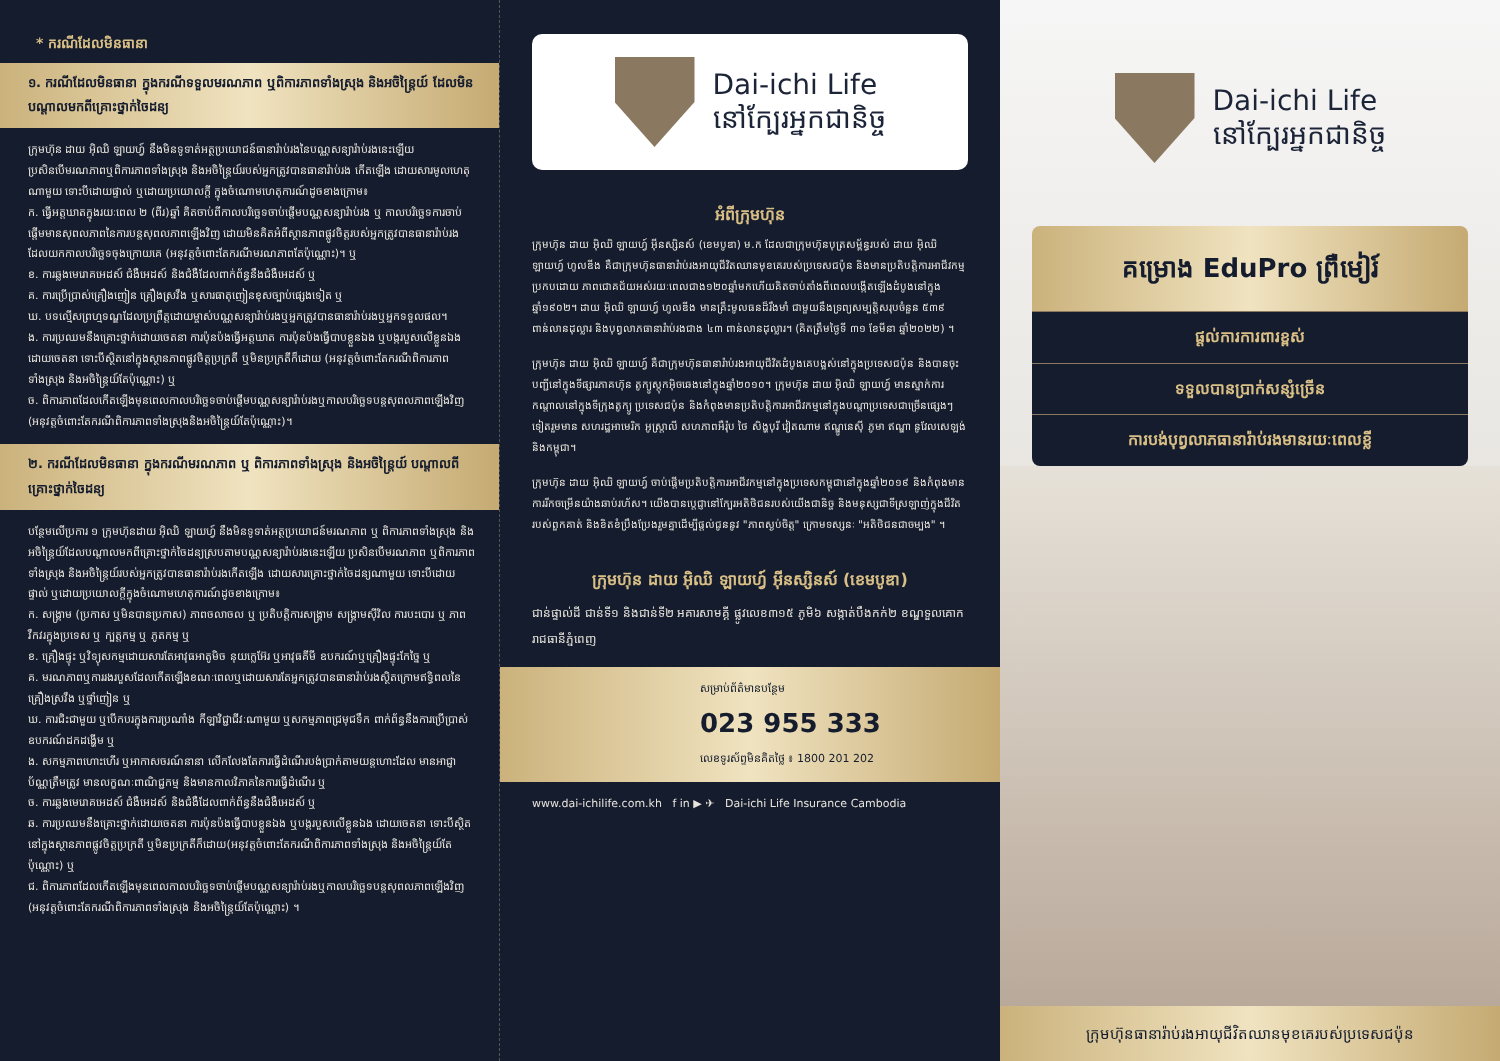* ករណីដែលមិនធានា
១. ករណីដែលមិនធានា ក្នុងករណីទទួលមរណភាព ឬពិការភាពទាំងស្រុង និងអចិន្ត្រៃយ៍ ដែលមិនបណ្តាលមកពីគ្រោះថ្នាក់ចៃដន្យ
ក្រុមហ៊ុន ដាយ អ៊ិឈិ ឡាយហ្វ៍ នឹងមិនទូទាត់អត្ថប្រយោជន៍ធានារ៉ាប់រងនៃបណ្ណសន្យារ៉ាប់រងនេះឡើយ ប្រសិនបើមរណភាពឬពិការភាពទាំងស្រុង និងអចិន្ត្រៃយ៍របស់អ្នកត្រូវបានធានារ៉ាប់រង កើតឡើង ដោយសារមូលហេតុណាមួយ ទោះបីដោយផ្ទាល់ ឬដោយប្រយោលក្តី ក្នុងចំណោមហេតុការណ៍ដូចខាងក្រោម៖
ក. ធ្វើអត្តឃាតក្នុងរយៈពេល ២ (ពីរ)ឆ្នាំ គិតចាប់ពីកាលបរិច្ឆេទចាប់ផ្តើមបណ្ណសន្យារ៉ាប់រង ឬ កាលបរិច្ឆេទការចាប់ផ្តើមមានសុពលភាពនៃការបន្តសុពលភាពឡើងវិញ ដោយមិនគិតអំពីស្ថានភាពផ្លូវចិត្តរបស់អ្នកត្រូវបានធានារ៉ាប់រង ដែលយកកាលបរិច្ឆេទចុងក្រោយគេ (អនុវត្តចំពោះតែករណីមរណភាពតែប៉ុណ្ណោះ)។ ឬ
ខ. ការឆ្លងមេរោគអេដស៍ ជំងឺអេដស៍ និងជំងឺដែលពាក់ព័ន្ធនឹងជំងឺអេដស៍ ឬ
គ. ការប្រើប្រាស់គ្រឿងញៀន គ្រឿងស្រវឹង ឬសារធាតុញៀនខុសច្បាប់ផ្សេងទៀត ឬ
ឃ. បទល្មើសព្រហ្មទណ្ឌដែលប្រព្រឹត្តដោយម្ចាស់បណ្ណសន្យារ៉ាប់រងឬអ្នកត្រូវបានធានារ៉ាប់រងឬអ្នកទទួលផល។
ង. ការប្រឈមនឹងគ្រោះថ្នាក់ដោយចេតនា ការប៉ុនប៉ងធ្វើអត្តឃាត ការប៉ុនប៉ងធ្វើបាបខ្លួនឯង ឬបង្ករបួសលើខ្លួនឯងដោយចេតនា ទោះបីស្ថិតនៅក្នុងស្ថានភាពផ្លូវចិត្តប្រក្រតី ឬមិនប្រក្រតីក៏ដោយ (អនុវត្តចំពោះតែករណីពិការភាពទាំងស្រុង និងអចិន្ត្រៃយ៍តែប៉ុណ្ណោះ) ឬ
ច. ពិការភាពដែលកើតឡើងមុនពេលកាលបរិច្ឆេទចាប់ផ្តើមបណ្ណសន្យារ៉ាប់រងឬកាលបរិច្ឆេទបន្តសុពលភាពឡើងវិញ (អនុវត្តចំពោះតែករណីពិការភាពទាំងស្រុងនិងអចិន្ត្រៃយ៍តែប៉ុណ្ណោះ)។
២. ករណីដែលមិនធានា ក្នុងករណីមរណភាព ឬ ពិការភាពទាំងស្រុង និងអចិន្ត្រៃយ៍ បណ្តាលពីគ្រោះថ្នាក់ចៃដន្យ
បន្ថែមលើប្រការ ១ ក្រុមហ៊ុនដាយ អ៊ិឈិ ឡាយហ្វ៍ នឹងមិនទូទាត់អត្ថប្រយោជន៍មរណភាព ឬ ពិការភាពទាំងស្រុង និងអចិន្ត្រៃយ៍ដែលបណ្តាលមកពីគ្រោះថ្នាក់ចៃដន្យស្របតាមបណ្ណសន្យារ៉ាប់រងនេះឡើយ ប្រសិនបើមរណភាព ឬពិការភាពទាំងស្រុង និងអចិន្ត្រៃយ៍របស់អ្នកត្រូវបានធានារ៉ាប់រងកើតឡើង ដោយសារគ្រោះថ្នាក់ចៃដន្យណាមួយ ទោះបីដោយផ្ទាល់ ឬដោយប្រយោលក្តីក្នុងចំណោមហេតុការណ៍ដូចខាងក្រោម៖
ក. សង្គ្រាម (ប្រកាស ឬមិនបានប្រកាស) ភាពចលាចល ឬ ប្រតិបត្តិការសង្គ្រាម សង្គ្រាមស៊ីវិល ការបះបោរ ឬ ភាពវឹកវរក្នុងប្រទេស ឬ ក្បត្តកម្ម ឬ ភូតកម្ម ឬ
ខ. គ្រឿងផ្ទុះ ឬវិទ្យុសកម្មដោយសារតែអាវុធអាតូមិច នុយក្លេអ៊ែរ ឬអាវុធគីមី ឧបករណ៍ឬគ្រឿងផ្ទុះកែច្នៃ ឬ
គ. មរណភាពឬការរងរបួសដែលកើតឡើងខណៈពេលឬដោយសារតែអ្នកត្រូវបានធានារ៉ាប់រងស្ថិតក្រោមឥទ្ធិពលនៃគ្រឿងស្រវឹង ឬថ្នាំញៀន ឬ
ឃ. ការជិះជាមួយ ឬបើកបរក្នុងការប្រណាំង កីឡាវិជ្ជាជីវៈណាមួយ ឬសកម្មភាពជ្រមុជទឹក ពាក់ព័ន្ធនឹងការប្រើប្រាស់ឧបករណ៍ដកដង្ហើម ឬ
ង. សកម្មភាពហោះហើរ ឬអាកាសចរណ៍នានា លើកលែងតែការធ្វើដំណើរបង់ប្រាក់តាមយន្តហោះដែល មានអាជ្ញាប័ណ្ណត្រឹមត្រូវ មានលក្ខណៈពាណិជ្ជកម្ម និងមានកាលវិភាគនៃការធ្វើដំណើរ ឬ
ច. ការឆ្លងមេរោគអេដស៍ ជំងឺអេដស៍ និងជំងឺដែលពាក់ព័ន្ធនឹងជំងឺអេដស៍ ឬ
ឆ. ការប្រឈមនឹងគ្រោះថ្នាក់ដោយចេតនា ការប៉ុនប៉ងធ្វើបាបខ្លួនឯង ឬបង្ករបួសលើខ្លួនឯង ដោយចេតនា ទោះបីស្ថិតនៅក្នុងស្ថានភាពផ្លូវចិត្តប្រក្រតី ឬមិនប្រក្រតីក៏ដោយ(អនុវត្តចំពោះតែករណីពិការភាពទាំងស្រុង និងអចិន្ត្រៃយ៍តែប៉ុណ្ណោះ) ឬ
ជ. ពិការភាពដែលកើតឡើងមុនពេលកាលបរិច្ឆេទចាប់ផ្តើមបណ្ណសន្យារ៉ាប់រងឬកាលបរិច្ឆេទបន្តសុពលភាពឡើងវិញ (អនុវត្តចំពោះតែករណីពិការភាពទាំងស្រុង និងអចិន្ត្រៃយ៍តែប៉ុណ្ណោះ) ។
Dai-ichi Life
នៅក្បែរអ្នកជានិច្ច
អំពីក្រុមហ៊ុន
ក្រុមហ៊ុន ដាយ អ៊ិឈិ ឡាយហ្វ៍ អ៊ីនស្សិនស៍ (ខេមបូឌា) ម.ក ដែលជាក្រុមហ៊ុនបុត្រសម្ព័ន្ធរបស់ ដាយ អ៊ិឈិ ឡាយហ្វ៍ ហូលឌីង គឺជាក្រុមហ៊ុនធានារ៉ាប់រងអាយុជីវិតឈានមុខគេរបស់ប្រទេសជប៉ុន និងមានប្រតិបត្តិការអាជីវកម្មប្រកបដោយ ភាពជោគជ័យអស់រយៈពេលជាង១២០ឆ្នាំមកហើយគិតចាប់តាំងពីពេលបង្កើតឡើងដំបូងនៅក្នុងឆ្នាំ១៩០២។ ដាយ អ៊ិឈិ ឡាយហ្វ៍ ហូលឌីង មានគ្រឹះមូលធនដ៏រឹងមាំ ជាមួយនឹងទ្រព្យសម្បត្តិសរុបចំនួន ៥៣៩ ពាន់លានដុល្លារ និងបុព្វលាភធានារ៉ាប់រងជាង ៤៣ ពាន់លានដុល្លារ។ (គិតត្រឹមថ្ងៃទី ៣១ ខែមីនា ឆ្នាំ២០២២) ។
ក្រុមហ៊ុន ដាយ អ៊ិឈិ ឡាយហ្វ៍ គឺជាក្រុមហ៊ុនធានារ៉ាប់រងអាយុជីវិតដំបូងគេបង្អស់នៅក្នុងប្រទេសជប៉ុន និងបានចុះបញ្ជីនៅក្នុងទីផ្សារភាគហ៊ុន តូក្យូស្តុកអ៊ិចឆេងនៅក្នុងឆ្នាំ២០១០។ ក្រុមហ៊ុន ដាយ អ៊ិឈិ ឡាយហ្វ៍ មានស្នាក់ការកណ្តាលនៅក្នុងទីក្រុងតូក្យូ ប្រទេសជប៉ុន និងកំពុងមានប្រតិបត្តិការអាជីវកម្មនៅក្នុងបណ្តាប្រទេសជាច្រើនផ្សេងៗទៀតរួមមាន សហរដ្ឋអាមេរិក អូស្ត្រាលី សហភាពអឺរ៉ុប ថៃ សិង្ហបុរី វៀតណាម ឥណ្ឌូនេស៊ី ភូមា ឥណ្ឌា នូវែលសេឡង់ និងកម្ពុជា។
ក្រុមហ៊ុន ដាយ អ៊ិឈិ ឡាយហ្វ៍ ចាប់ផ្តើមប្រតិបត្តិការអាជីវកម្មនៅក្នុងប្រទេសកម្ពុជានៅក្នុងឆ្នាំ២០១៩ និងកំពុងមានការរីកចម្រើនយ៉ាងឆាប់រហ័ស។ យើងបានប្តេជ្ញានៅក្បែរអតិថិជនរបស់យើងជានិច្ច និងមនុស្សជាទីស្រឡាញ់ក្នុងជីវិតរបស់ពួកគាត់ និងខិតខំប្រឹងប្រែងរួមគ្នាដើម្បីផ្តល់ជូននូវ "ភាពស្ងប់ចិត្ត" ក្រោមទស្សនៈ "អតិថិជនជាចម្បង" ។
ក្រុមហ៊ុន ដាយ អ៊ិឈិ ឡាយហ្វ៍ អ៊ីនស្សិនស៍ (ខេមបូឌា)
ជាន់ផ្ទាល់ដី ជាន់ទី១ និងជាន់ទី២ អគារសាមគ្គី ផ្លូវលេខ៣១៥ ភូមិ៦ សង្កាត់បឹងកក់២ ខណ្ឌទួលគោក រាជធានីភ្នំពេញ
សម្រាប់ព័ត៌មានបន្ថែម
023 955 333
លេខទូរស័ព្ទមិនគិតថ្លៃ ៖ 1800 201 202
www.dai-ichilife.com.kh f in ▶ ✈ Dai-ichi Life Insurance Cambodia
Dai-ichi Life
នៅក្បែរអ្នកជានិច្ច
គម្រោង EduPro ព្រឺមៀរ៍
ផ្តល់ការការពារខ្ពស់
ទទួលបានប្រាក់សន្សំច្រើន
ការបង់បុព្វលាភធានារ៉ាប់រងមានរយៈពេលខ្លី
ក្រុមហ៊ុនធានារ៉ាប់រងអាយុជីវិតឈានមុខគេរបស់ប្រទេសជប៉ុន